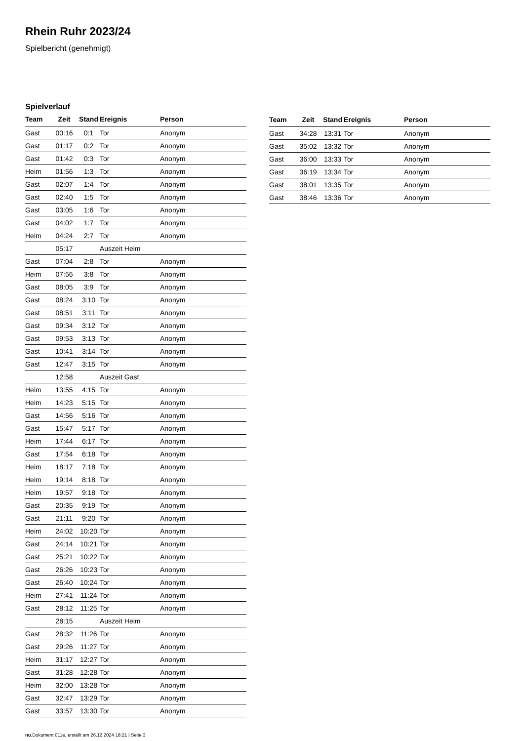Rhein Ruhr 2023/24
Spielbericht (genehmigt)
Spielverlauf
| Team | Zeit | Stand | Ereignis | Person |
| --- | --- | --- | --- | --- |
| Gast | 00:16 | 0:1 | Tor | Anonym |
| Gast | 01:17 | 0:2 | Tor | Anonym |
| Gast | 01:42 | 0:3 | Tor | Anonym |
| Heim | 01:56 | 1:3 | Tor | Anonym |
| Gast | 02:07 | 1:4 | Tor | Anonym |
| Gast | 02:40 | 1:5 | Tor | Anonym |
| Gast | 03:05 | 1:6 | Tor | Anonym |
| Gast | 04:02 | 1:7 | Tor | Anonym |
| Heim | 04:24 | 2:7 | Tor | Anonym |
| | 05:17 | | Auszeit Heim | |
| Gast | 07:04 | 2:8 | Tor | Anonym |
| Heim | 07:56 | 3:8 | Tor | Anonym |
| Gast | 08:05 | 3:9 | Tor | Anonym |
| Gast | 08:24 | 3:10 | Tor | Anonym |
| Gast | 08:51 | 3:11 | Tor | Anonym |
| Gast | 09:34 | 3:12 | Tor | Anonym |
| Gast | 09:53 | 3:13 | Tor | Anonym |
| Gast | 10:41 | 3:14 | Tor | Anonym |
| Gast | 12:47 | 3:15 | Tor | Anonym |
| | 12:58 | | Auszeit Gast | |
| Heim | 13:55 | 4:15 | Tor | Anonym |
| Heim | 14:23 | 5:15 | Tor | Anonym |
| Gast | 14:56 | 5:16 | Tor | Anonym |
| Gast | 15:47 | 5:17 | Tor | Anonym |
| Heim | 17:44 | 6:17 | Tor | Anonym |
| Gast | 17:54 | 6:18 | Tor | Anonym |
| Heim | 18:17 | 7:18 | Tor | Anonym |
| Heim | 19:14 | 8:18 | Tor | Anonym |
| Heim | 19:57 | 9:18 | Tor | Anonym |
| Gast | 20:35 | 9:19 | Tor | Anonym |
| Gast | 21:11 | 9:20 | Tor | Anonym |
| Heim | 24:02 | 10:20 | Tor | Anonym |
| Gast | 24:14 | 10:21 | Tor | Anonym |
| Gast | 25:21 | 10:22 | Tor | Anonym |
| Gast | 26:26 | 10:23 | Tor | Anonym |
| Gast | 26:40 | 10:24 | Tor | Anonym |
| Heim | 27:41 | 11:24 | Tor | Anonym |
| Gast | 28:12 | 11:25 | Tor | Anonym |
| | 28:15 | | Auszeit Heim | |
| Gast | 28:32 | 11:26 | Tor | Anonym |
| Gast | 29:26 | 11:27 | Tor | Anonym |
| Heim | 31:17 | 12:27 | Tor | Anonym |
| Gast | 31:28 | 12:28 | Tor | Anonym |
| Heim | 32:00 | 13:28 | Tor | Anonym |
| Gast | 32:47 | 13:29 | Tor | Anonym |
| Gast | 33:57 | 13:30 | Tor | Anonym |
| Team | Zeit | Stand | Ereignis | Person |
| --- | --- | --- | --- | --- |
| Gast | 34:28 | 13:31 | Tor | Anonym |
| Gast | 35:02 | 13:32 | Tor | Anonym |
| Gast | 36:00 | 13:33 | Tor | Anonym |
| Gast | 36:19 | 13:34 | Tor | Anonym |
| Gast | 38:01 | 13:35 | Tor | Anonym |
| Gast | 38:46 | 13:36 | Tor | Anonym |
nu.Dokument 011e, erstellt am 26.12.2024 18:21 | Seite 3